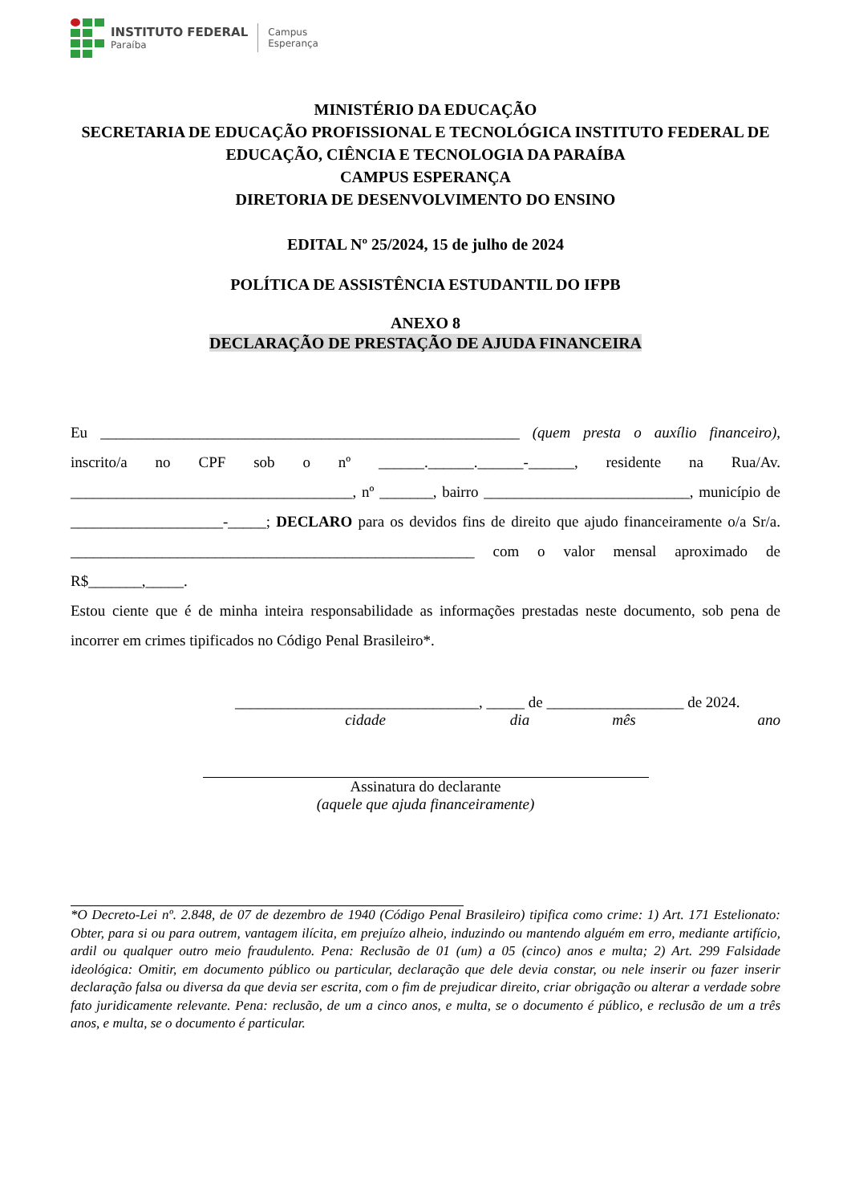INSTITUTO FEDERAL
Paraíba
Campus
Esperança
MINISTÉRIO DA EDUCAÇÃO
SECRETARIA DE EDUCAÇÃO PROFISSIONAL E TECNOLÓGICA INSTITUTO FEDERAL DE EDUCAÇÃO, CIÊNCIA E TECNOLOGIA DA PARAÍBA
CAMPUS ESPERANÇA
DIRETORIA DE DESENVOLVIMENTO DO ENSINO
EDITAL Nº 25/2024, 15 de julho de 2024
POLÍTICA DE ASSISTÊNCIA ESTUDANTIL DO IFPB
ANEXO 8
DECLARAÇÃO DE PRESTAÇÃO DE AJUDA FINANCEIRA
Eu _______________________________________________________ (quem presta o auxílio financeiro), inscrito/a no CPF sob o nº ______.______.______-______, residente na Rua/Av. _____________________________________, nº _______, bairro ___________________________, município de ____________________-_____; DECLARO para os devidos fins de direito que ajudo financeiramente o/a Sr/a. _____________________________________________________ com o valor mensal aproximado de R$_______,_____.
Estou ciente que é de minha inteira responsabilidade as informações prestadas neste documento, sob pena de incorrer em crimes tipificados no Código Penal Brasileiro*.
________________________________, _____ de __________________ de 2024.
cidade dia mês ano
Assinatura do declarante
(aquele que ajuda financeiramente)
*O Decreto-Lei nº. 2.848, de 07 de dezembro de 1940 (Código Penal Brasileiro) tipifica como crime: 1) Art. 171 Estelionato: Obter, para si ou para outrem, vantagem ilícita, em prejuízo alheio, induzindo ou mantendo alguém em erro, mediante artifício, ardil ou qualquer outro meio fraudulento. Pena: Reclusão de 01 (um) a 05 (cinco) anos e multa; 2) Art. 299 Falsidade ideológica: Omitir, em documento público ou particular, declaração que dele devia constar, ou nele inserir ou fazer inserir declaração falsa ou diversa da que devia ser escrita, com o fim de prejudicar direito, criar obrigação ou alterar a verdade sobre fato juridicamente relevante. Pena: reclusão, de um a cinco anos, e multa, se o documento é público, e reclusão de um a três anos, e multa, se o documento é particular.